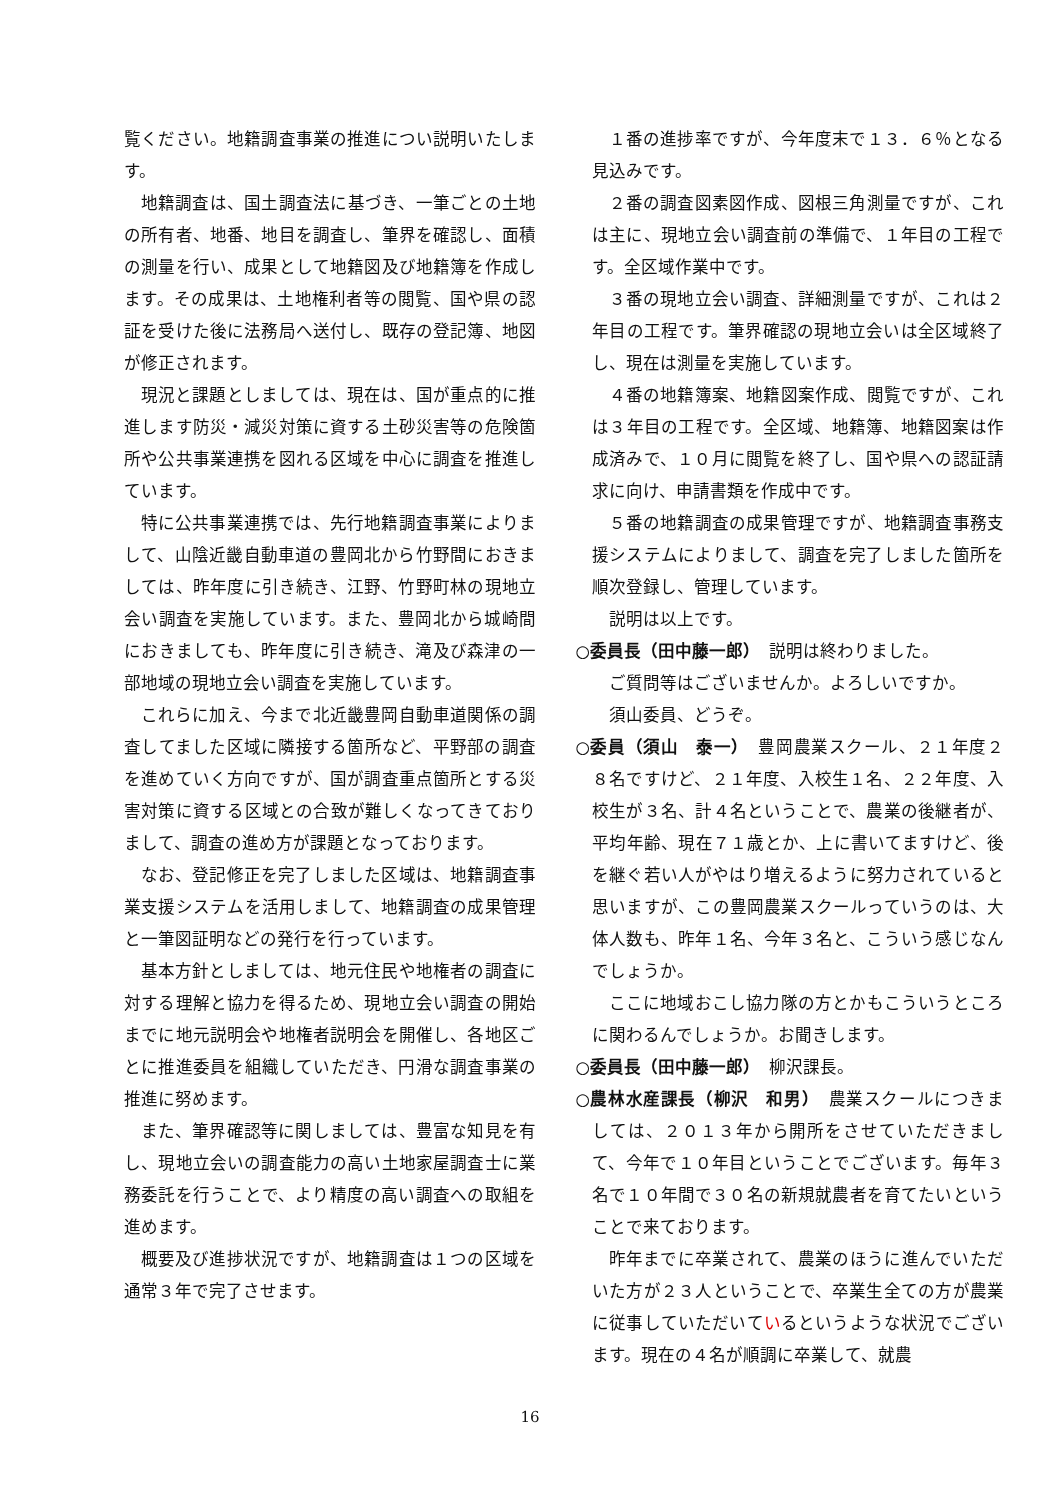覧ください。地籍調査事業の推進につい説明いたします。
地籍調査は、国土調査法に基づき、一筆ごとの土地の所有者、地番、地目を調査し、筆界を確認し、面積の測量を行い、成果として地籍図及び地籍簿を作成します。その成果は、土地権利者等の閲覧、国や県の認証を受けた後に法務局へ送付し、既存の登記簿、地図が修正されます。
現況と課題としましては、現在は、国が重点的に推進します防災・減災対策に資する土砂災害等の危険箇所や公共事業連携を図れる区域を中心に調査を推進しています。
特に公共事業連携では、先行地籍調査事業によりまして、山陰近畿自動車道の豊岡北から竹野間におきましては、昨年度に引き続き、江野、竹野町林の現地立会い調査を実施しています。また、豊岡北から城崎間におきましても、昨年度に引き続き、滝及び森津の一部地域の現地立会い調査を実施しています。
これらに加え、今まで北近畿豊岡自動車道関係の調査してました区域に隣接する箇所など、平野部の調査を進めていく方向ですが、国が調査重点箇所とする災害対策に資する区域との合致が難しくなってきておりまして、調査の進め方が課題となっております。
なお、登記修正を完了しました区域は、地籍調査事業支援システムを活用しまして、地籍調査の成果管理と一筆図証明などの発行を行っています。
基本方針としましては、地元住民や地権者の調査に対する理解と協力を得るため、現地立会い調査の開始までに地元説明会や地権者説明会を開催し、各地区ごとに推進委員を組織していただき、円滑な調査事業の推進に努めます。
また、筆界確認等に関しましては、豊富な知見を有し、現地立会いの調査能力の高い土地家屋調査士に業務委託を行うことで、より精度の高い調査への取組を進めます。
概要及び進捗状況ですが、地籍調査は１つの区域を通常３年で完了させます。
１番の進捗率ですが、今年度末で１３．６％となる見込みです。
２番の調査図素図作成、図根三角測量ですが、これは主に、現地立会い調査前の準備で、１年目の工程です。全区域作業中です。
３番の現地立会い調査、詳細測量ですが、これは２年目の工程です。筆界確認の現地立会いは全区域終了し、現在は測量を実施しています。
４番の地籍簿案、地籍図案作成、閲覧ですが、これは３年目の工程です。全区域、地籍簿、地籍図案は作成済みで、１０月に閲覧を終了し、国や県への認証請求に向け、申請書類を作成中です。
５番の地籍調査の成果管理ですが、地籍調査事務支援システムによりまして、調査を完了しました箇所を順次登録し、管理しています。
説明は以上です。
○委員長（田中藤一郎）　説明は終わりました。
ご質問等はございませんか。よろしいですか。
須山委員、どうぞ。
○委員（須山　泰一）　豊岡農業スクール、２１年度２８名ですけど、２１年度、入校生１名、２２年度、入校生が３名、計４名ということで、農業の後継者が、平均年齢、現在７１歳とか、上に書いてますけど、後を継ぐ若い人がやはり増えるように努力されていると思いますが、この豊岡農業スクールっていうのは、大体人数も、昨年１名、今年３名と、こういう感じなんでしょうか。
ここに地域おこし協力隊の方とかもこういうところに関わるんでしょうか。お聞きします。
○委員長（田中藤一郎）　柳沢課長。
○農林水産課長（柳沢　和男）　農業スクールにつきましては、２０１３年から開所をさせていただきまして、今年で１０年目ということでございます。毎年３名で１０年間で３０名の新規就農者を育てたいということで来ております。
昨年までに卒業されて、農業のほうに進んでいただいた方が２３人ということで、卒業生全ての方が農業に従事していただいているというような状況でございます。現在の４名が順調に卒業して、就農
16